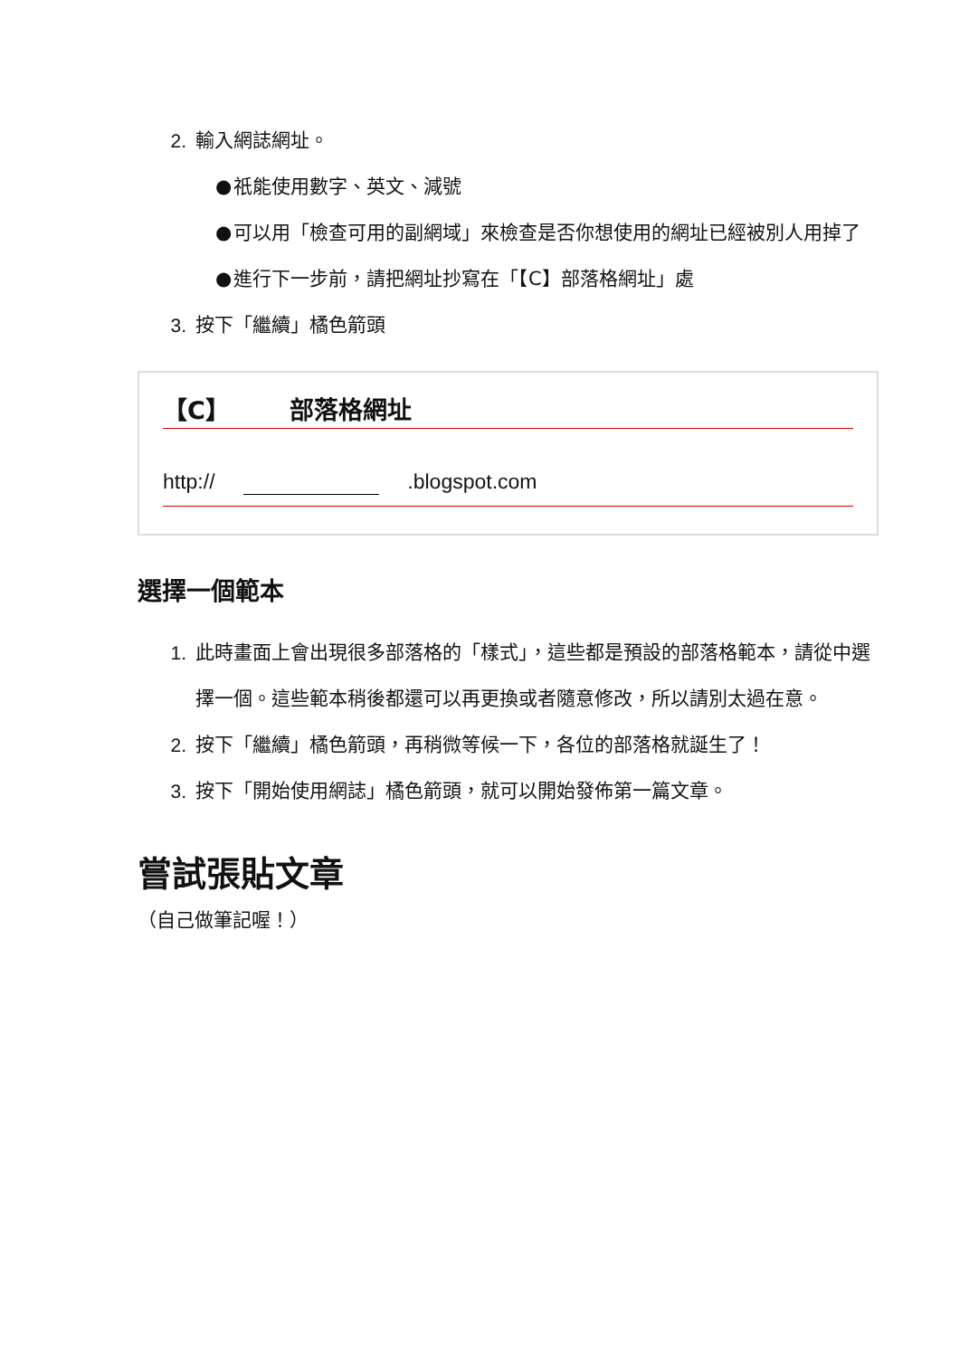2. 輸入網誌網址。
● 祇能使用數字、英文、減號
● 可以用「檢查可用的副網域」來檢查是否你想使用的網址已經被別人用掉了
● 進行下一步前，請把網址抄寫在「【C】部落格網址」處
3. 按下「繼續」橘色箭頭
【C】 部落格網址
http:// .blogspot.com
選擇一個範本
1. 此時畫面上會出現很多部落格的「樣式」，這些都是預設的部落格範本，請從中選擇一個。這些範本稍後都還可以再更換或者隨意修改，所以請別太過在意。
2. 按下「繼續」橘色箭頭，再稍微等候一下，各位的部落格就誕生了！
3. 按下「開始使用網誌」橘色箭頭，就可以開始發佈第一篇文章。
嘗試張貼文章
（自己做筆記喔！）